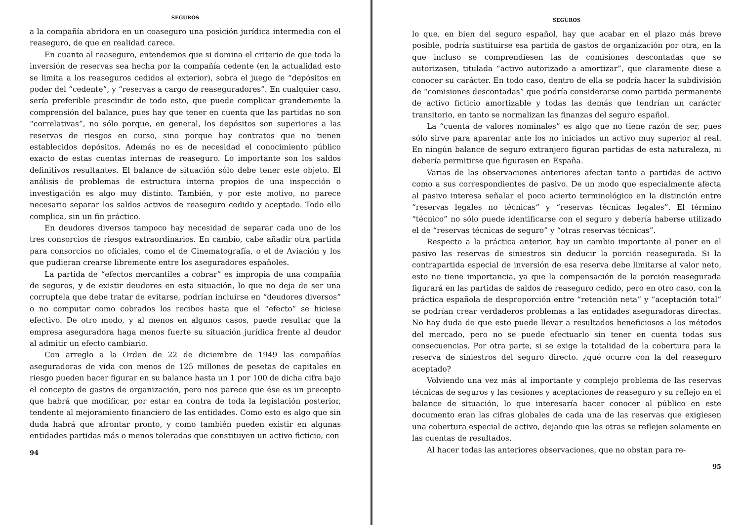SEGUROS
a la compañía abridora en un coaseguro una posición jurídica intermedia con el reaseguro, de que en realidad carece.
En cuanto al reaseguro, entendemos que si domina el criterio de que toda la inversión de reservas sea hecha por la compañía cedente (en la actualidad esto se limita a los reaseguros cedidos al exterior), sobra el juego de “depósitos en poder del “cedente”, y “reservas a cargo de reaseguradores”. En cualquier caso, sería preferible prescindir de todo esto, que puede complicar grandemente la comprensión del balance, pues hay que tener en cuenta que las partidas no son “correlativas”, no sólo porque, en general, los depósitos son superiores a las reservas de riesgos en curso, sino porque hay contratos que no tienen establecidos depósitos. Además no es de necesidad el conocimiento público exacto de estas cuentas internas de reaseguro. Lo importante son los saldos definitivos resultantes. El balance de situación sólo debe tener este objeto. El análisis de problemas de estructura interna propios de una inspección o investigación es algo muy distinto. También, y por este motivo, no parece necesario separar los saldos activos de reaseguro cedido y aceptado. Todo ello complica, sin un fin práctico.
En deudores diversos tampoco hay necesidad de separar cada uno de los tres consorcios de riesgos extraordinarios. En cambio, cabe añadir otra partida para consorcios no oficiales, como el de Cinematografía, o el de Aviación y los que pudieran crearse libremente entre los aseguradores españoles.
La partida de “efectos mercantiles a cobrar” es impropia de una compañía de seguros, y de existir deudores en esta situación, lo que no deja de ser una corruptela que debe tratar de evitarse, podrían incluirse en “deudores diversos” o no computar como cobrados los recibos hasta que el “efecto” se hiciese efectivo. De otro modo, y al menos en algunos casos, puede resultar que la empresa aseguradora haga menos fuerte su situación jurídica frente al deudor al admitir un efecto cambiario.
Con arreglo a la Orden de 22 de diciembre de 1949 las compañías aseguradoras de vida con menos de 125 millones de pesetas de capitales en riesgo pueden hacer figurar en su balance hasta un 1 por 100 de dicha cifra bajo el concepto de gastos de organización, pero nos parece que ése es un precepto que habrá que modificar, por estar en contra de toda la legislación posterior, tendente al mejoramiento financiero de las entidades. Como esto es algo que sin duda habrá que afrontar pronto, y como también pueden existir en algunas entidades partidas más o menos toleradas que constituyen un activo ficticio, con
94
SEGUROS
lo que, en bien del seguro español, hay que acabar en el plazo más breve posible, podría sustituirse esa partida de gastos de organización por otra, en la que incluso se comprendiesen las de comisiones descontadas que se autorizasen, titulada “activo autorizado a amortizar”, que claramente diese a conocer su carácter. En todo caso, dentro de ella se podría hacer la subdivisión de “comisiones descontadas” que podría considerarse como partida permanente de activo ficticio amortizable y todas las demás que tendrían un carácter transitorio, en tanto se normalizan las finanzas del seguro español.
La “cuenta de valores nominales” es algo que no tiene razón de ser, pues sólo sirve para aparentar ante los no iniciados un activo muy superior al real. En ningún balance de seguro extranjero figuran partidas de esta naturaleza, ni debería permitirse que figurasen en España.
Varias de las observaciones anteriores afectan tanto a partidas de activo como a sus correspondientes de pasivo. De un modo que especialmente afecta al pasivo interesa señalar el poco acierto terminológico en la distinción entre “reservas legales no técnicas” y “reservas técnicas legales”. El término “técnico” no sólo puede identificarse con el seguro y debería haberse utilizado el de “reservas técnicas de seguro” y “otras reservas técnicas”.
Respecto a la práctica anterior, hay un cambio importante al poner en el pasivo las reservas de siniestros sin deducir la porción reasegurada. Si la contrapartida especial de inversión de esa reserva debe limitarse al valor neto, esto no tiene importancia, ya que la compensación de la porción reasegurada figurará en las partidas de saldos de reaseguro cedido, pero en otro caso, con la práctica española de desproporción entre “retención neta” y “aceptación total” se podrían crear verdaderos problemas a las entidades aseguradoras directas. No hay duda de que esto puede llevar a resultados beneficiosos a los métodos del mercado, pero no se puede efectuarlo sin tener en cuenta todas sus consecuencias. Por otra parte, si se exige la totalidad de la cobertura para la reserva de siniestros del seguro directo. ¿qué ocurre con la del reaseguro aceptado?
Volviendo una vez más al importante y complejo problema de las reservas técnicas de seguros y las cesiones y aceptaciones de reaseguro y su reflejo en el balance de situación, lo que interesaría hacer conocer al público en este documento eran las cifras globales de cada una de las reservas que exigiesen una cobertura especial de activo, dejando que las otras se reflejen solamente en las cuentas de resultados.
Al hacer todas las anteriores observaciones, que no obstan para re-
95